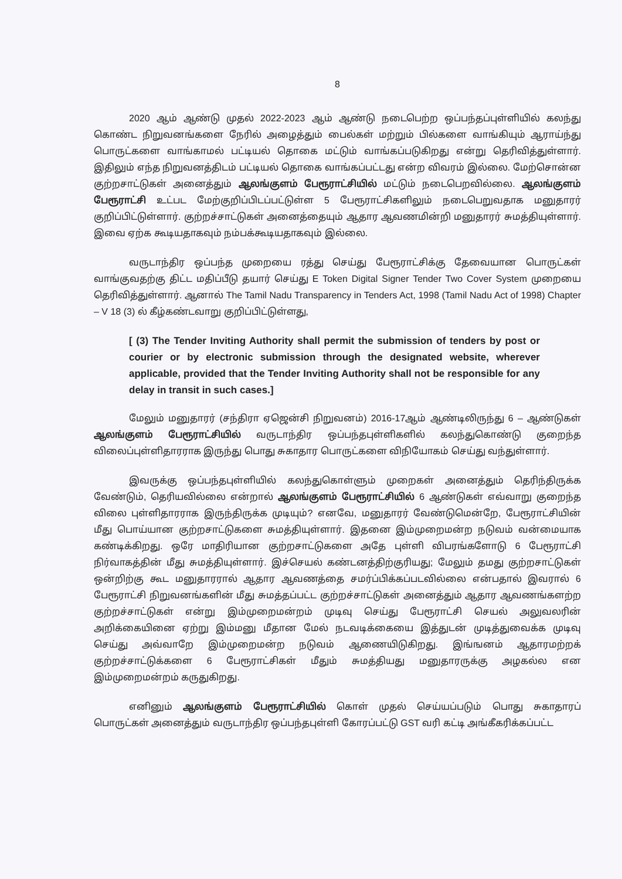8
2020 ஆம் ஆண்டு முதல் 2022-2023 ஆம் ஆண்டு நடைபெற்ற ஒப்பந்தப்புள்ளியில் கலந்து கொண்ட நிறுவனங்களை நேரில் அழைத்தும் பைல்கள் மற்றும் பில்களை வாங்கியும் ஆராய்ந்து பொருட்களை வாங்காமல் பட்டியல் தொகை மட்டும் வாங்கப்படுகிறது என்று தெரிவித்துள்ளார். இதிலும் எந்த நிறுவனத்திடம் பட்டியல் தொகை வாங்கப்பட்டது என்ற விவரம் இல்லை. மேற்சொன்ன குற்றசாட்டுகள் அனைத்தும் ஆலங்குளம் பேரூராட்சியில் மட்டும் நடைபெறவில்லை. ஆலங்குளம் பேரூராட்சி உட்பட மேற்குறிப்பிடப்பட்டுள்ள 5 பேரூராட்சிகளிலும் நடைபெறுவதாக மனுதாரர் குறிப்பிட்டுள்ளார். குற்றச்சாட்டுகள் அனைத்தையும் ஆதார ஆவணமின்றி மனுதாரர் சுமத்தியுள்ளார். இவை ஏற்க கூடியதாகவும் நம்பக்கூடியதாகவும் இல்லை.
வருடாந்திர ஒப்பந்த முறையை ரத்து செய்து பேரூராட்சிக்கு தேவையான பொருட்கள் வாங்குவதற்கு திட்ட மதிப்பீடு தயார் செய்து E Token Digital Signer Tender Two Cover System முறையை தெரிவித்துள்ளார். ஆனால் The Tamil Nadu Transparency in Tenders Act, 1998 (Tamil Nadu Act of 1998) Chapter – V 18 (3) ல் கீழ்கண்டவாறு குறிப்பிட்டுள்ளது,
[ (3) The Tender Inviting Authority shall permit the submission of tenders by post or courier or by electronic submission through the designated website, wherever applicable, provided that the Tender Inviting Authority shall not be responsible for any delay in transit in such cases.]
மேலும் மனுதாரர் (சந்திரா ஏஜென்சி நிறுவனம்) 2016-17ஆம் ஆண்டிலிருந்து 6 – ஆண்டுகள் ஆலங்குளம் பேரூராட்சியில் வருடாந்திர ஒப்பந்தபுள்ளிகளில் கலந்துகொண்டு குறைந்த விலைப்புள்ளிதாரராக இருந்து பொது சுகாதார பொருட்களை விநியோகம் செய்து வந்துள்ளார்.
இவருக்கு ஒப்பந்தபுள்ளியில் கலந்துகொள்ளும் முறைகள் அனைத்தும் தெரிந்திருக்க வேண்டும், தெரியவில்லை என்றால் ஆலங்குளம் பேரூராட்சியில் 6 ஆண்டுகள் எவ்வாறு குறைந்த விலை புள்ளிதாரராக இருந்திருக்க முடியும்? எனவே, மனுதாரர் வேண்டுமென்றே, பேரூராட்சியின் மீது பொய்யான குற்றசாட்டுகளை சுமத்தியுள்ளார். இதனை இம்முறைமன்ற நடுவம் வன்மையாக கண்டிக்கிறது. ஒரே மாதிரியான குற்றசாட்டுகளை அதே புள்ளி விபரங்களோடு 6 பேரூராட்சி நிர்வாகத்தின் மீது சுமத்தியுள்ளார். இச்செயல் கண்டனத்திற்குரியது; மேலும் தமது குற்றசாட்டுகள் ஒன்றிற்கு கூட மனுதாரரால் ஆதார ஆவணத்தை சமர்ப்பிக்கப்படவில்லை என்பதால் இவரால் 6 பேரூராட்சி நிறுவனங்களின் மீது சுமத்தப்பட்ட குற்றச்சாட்டுகள் அனைத்தும் ஆதார ஆவணங்களற்ற குற்றச்சாட்டுகள் என்று இம்முறைமன்றம் முடிவு செய்து பேரூராட்சி செயல் அலுவலரின் அறிக்கையினை ஏற்று இம்மனு மீதான மேல் நடவடிக்கையை இத்துடன் முடித்துவைக்க முடிவு செய்து அவ்வாறே இம்முறைமன்ற நடுவம் ஆணையிடுகிறது. இங்ஙனம் ஆதாரமற்றக் குற்றச்சாட்டுக்களை 6 பேரூராட்சிகள் மீதும் சுமத்தியது மனுதாரருக்கு அழகல்ல என இம்முறைமன்றம் கருதுகிறது.
எனினும் ஆலங்குளம் பேரூராட்சியில் கொள் முதல் செய்யப்படும் பொது சுகாதாரப் பொருட்கள் அனைத்தும் வருடாந்திர ஒப்பந்தபுள்ளி கோரப்பட்டு GST வரி கட்டி அங்கீகரிக்கப்பட்ட